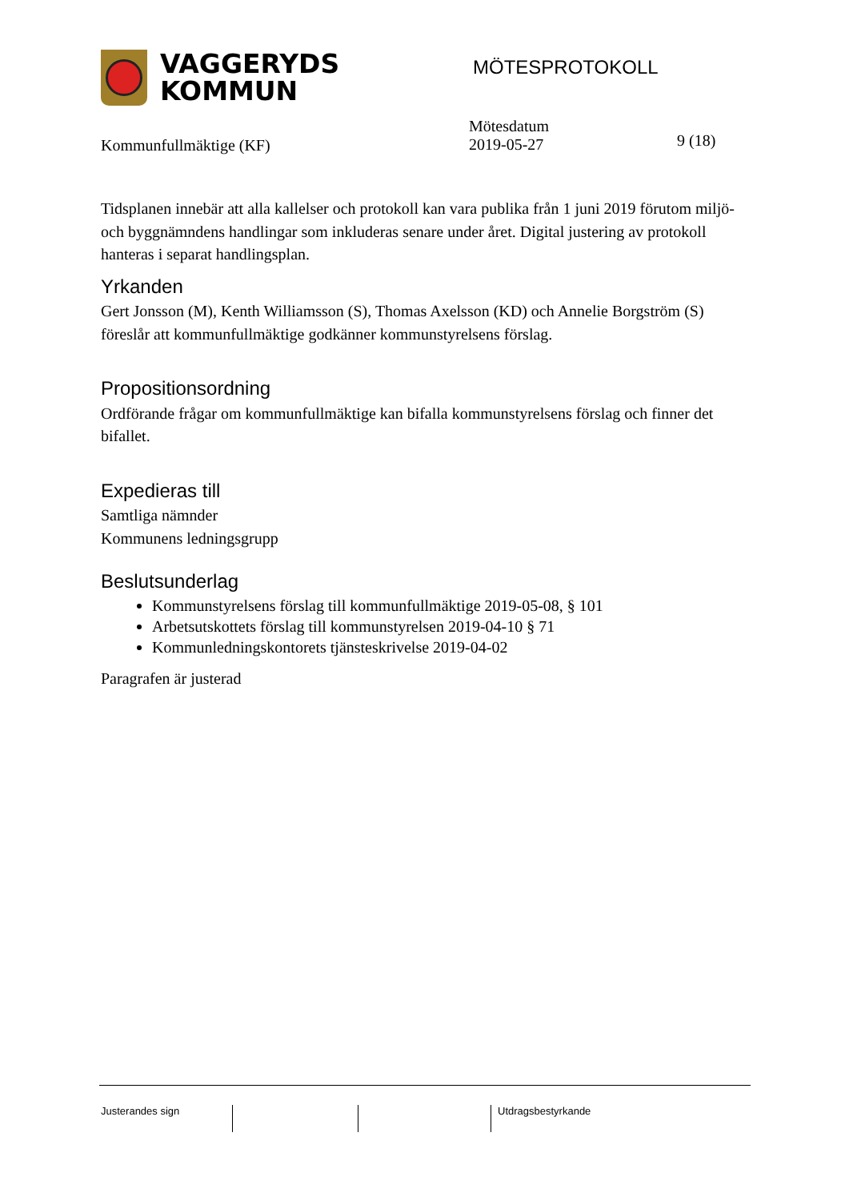VAGGERYDS
KOMMUN
MÖTESPROTOKOLL
Kommunfullmäktige (KF)
Mötesdatum
2019-05-27
9 (18)
Tidsplanen innebär att alla kallelser och protokoll kan vara publika från 1 juni 2019 förutom miljö- och byggnämndens handlingar som inkluderas senare under året. Digital justering av protokoll hanteras i separat handlingsplan.
Yrkanden
Gert Jonsson (M), Kenth Williamsson (S), Thomas Axelsson (KD) och Annelie Borgström (S) föreslår att kommunfullmäktige godkänner kommunstyrelsens förslag.
Propositionsordning
Ordförande frågar om kommunfullmäktige kan bifalla kommunstyrelsens förslag och finner det bifallet.
Expedieras till
Samtliga nämnder
Kommunens ledningsgrupp
Beslutsunderlag
Kommunstyrelsens förslag till kommunfullmäktige 2019-05-08, § 101
Arbetsutskottets förslag till kommunstyrelsen 2019-04-10 § 71
Kommunledningskontorets tjänsteskrivelse 2019-04-02
Paragrafen är justerad
Justerandes sign Utdragsbestyrkande